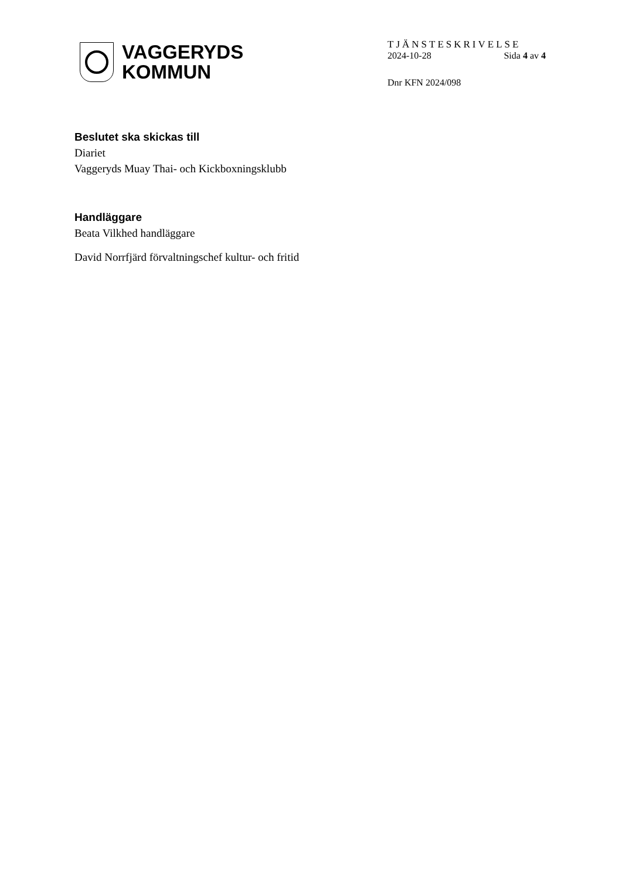VAGGERYDS
KOMMUN
TJÄNSTESKRIVELSE
2024-10-28 Sida 4 av 4
Dnr KFN 2024/098
Beslutet ska skickas till
Diariet
Vaggeryds Muay Thai- och Kickboxningsklubb
Handläggare
Beata Vilkhed handläggare
David Norrfjärd förvaltningschef kultur- och fritid